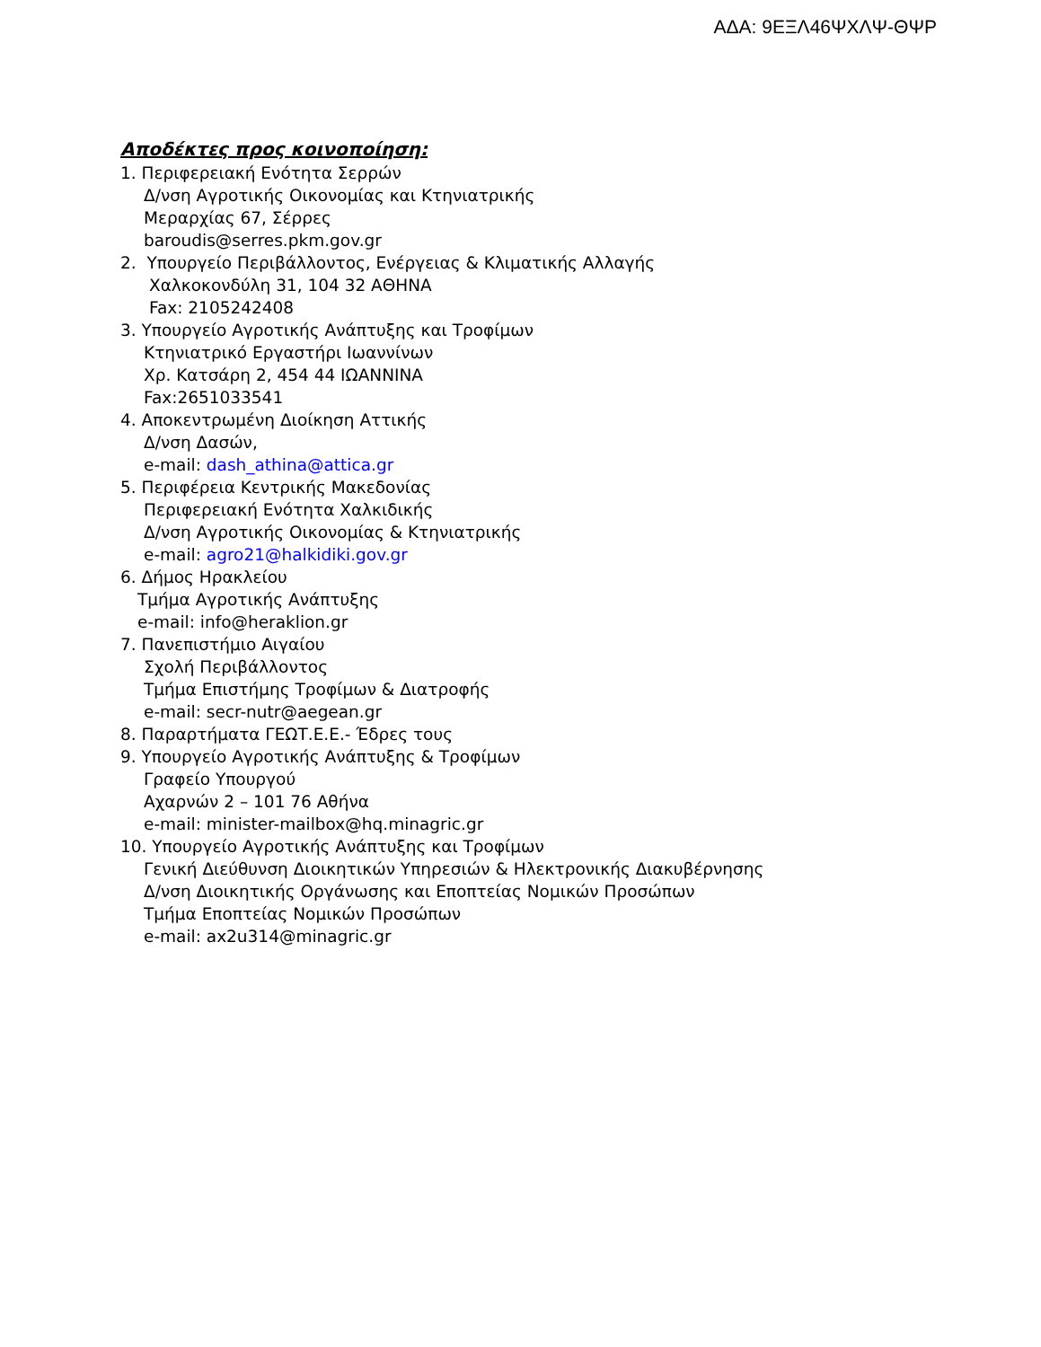ΑΔΑ: 9ΕΞΛ46ΨΧΛΨ-ΘΨΡ
Αποδέκτες προς κοινοποίηση:
1. Περιφερειακή Ενότητα Σερρών
Δ/νση Αγροτικής Οικονομίας και Κτηνιατρικής
Μεραρχίας 67, Σέρρες
baroudis@serres.pkm.gov.gr
2. Υπουργείο Περιβάλλοντος, Ενέργειας & Κλιματικής Αλλαγής
Χαλκοκονδύλη 31, 104 32 ΑΘΗΝΑ
Fax: 2105242408
3. Υπουργείο Αγροτικής Ανάπτυξης και Τροφίμων
Κτηνιατρικό Εργαστήρι Ιωαννίνων
Χρ. Κατσάρη 2, 454 44 ΙΩΑΝΝΙΝΑ
Fax:2651033541
4. Αποκεντρωμένη Διοίκηση Αττικής
Δ/νση Δασών,
e-mail: dash_athina@attica.gr
5. Περιφέρεια Κεντρικής Μακεδονίας
Περιφερειακή Ενότητα Χαλκιδικής
Δ/νση Αγροτικής Οικονομίας & Κτηνιατρικής
e-mail: agro21@halkidiki.gov.gr
6. Δήμος Ηρακλείου
Τμήμα Αγροτικής Ανάπτυξης
e-mail: info@heraklion.gr
7. Πανεπιστήμιο Αιγαίου
Σχολή Περιβάλλοντος
Τμήμα Επιστήμης Τροφίμων & Διατροφής
e-mail: secr-nutr@aegean.gr
8. Παραρτήματα ΓΕΩΤ.Ε.Ε.- Έδρες τους
9. Υπουργείο Αγροτικής Ανάπτυξης & Τροφίμων
Γραφείο Υπουργού
Αχαρνών 2 – 101 76 Αθήνα
e-mail: minister-mailbox@hq.minagric.gr
10. Υπουργείο Αγροτικής Ανάπτυξης και Τροφίμων
Γενική Διεύθυνση Διοικητικών Υπηρεσιών & Ηλεκτρονικής Διακυβέρνησης
Δ/νση Διοικητικής Οργάνωσης και Εποπτείας Νομικών Προσώπων
Τμήμα Εποπτείας Νομικών Προσώπων
e-mail: ax2u314@minagric.gr